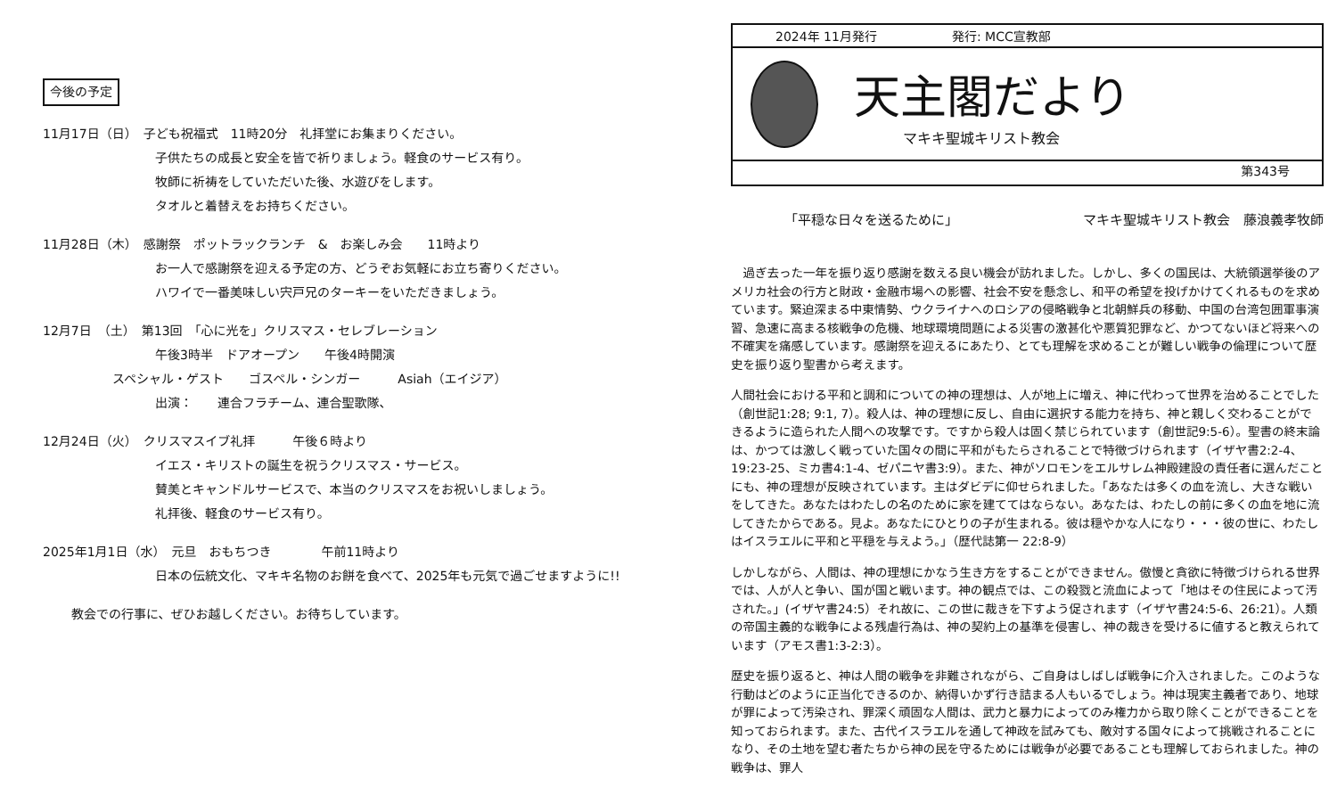今後の予定
11月17日（日）　子ども祝福式　11時20分　礼拝堂にお集まりください。
子供たちの成長と安全を皆で祈りましょう。軽食のサービス有り。
牧師に祈祷をしていただいた後、水遊びをします。
タオルと着替えをお持ちください。
11月28日（木）　感謝祭　ポットラックランチ　&　お楽しみ会　　11時より
お一人で感謝祭を迎える予定の方、どうぞお気軽にお立ち寄りください。
ハワイで一番美味しい宍戸兄のターキーをいただきましょう。
12月7日　（土）　第13回　「心に光を」クリスマス・セレブレーション
午後3時半　ドアオープン　　午後4時開演
スペシャル・ゲスト　　ゴスペル・シンガー　　　Asiah（エイジア）
出演：　　連合フラチーム、連合聖歌隊、
12月24日（火）　クリスマスイブ礼拝　　　午後６時より
イエス・キリストの誕生を祝うクリスマス・サービス。
賛美とキャンドルサービスで、本当のクリスマスをお祝いしましょう。
礼拝後、軽食のサービス有り。
2025年1月1日（水）　元旦　おもちつき　　　　午前11時より
日本の伝統文化、マキキ名物のお餅を食べて、2025年も元気で過ごせますように!!
教会での行事に、ぜひお越しください。お待ちしています。
2024年 11月発行　　　　　　発行: MCC宣教部
天主閣だより
マキキ聖城キリスト教会
第343号
「平穏な日々を送るために」 マキキ聖城キリスト教会　藤浪義孝牧師
　過ぎ去った一年を振り返り感謝を数える良い機会が訪れました。しかし、多くの国民は、大統領選挙後のアメリカ社会の行方と財政・金融市場への影響、社会不安を懸念し、和平の希望を投げかけてくれるものを求めています。緊迫深まる中東情勢、ウクライナへのロシアの侵略戦争と北朝鮮兵の移動、中国の台湾包囲軍事演習、急速に高まる核戦争の危機、地球環境問題による災害の激甚化や悪質犯罪など、かつてないほど将来への不確実を痛感しています。感謝祭を迎えるにあたり、とても理解を求めることが難しい戦争の倫理について歴史を振り返り聖書から考えます。
人間社会における平和と調和についての神の理想は、人が地上に増え、神に代わって世界を治めることでした（創世記1:28; 9:1, 7）。殺人は、神の理想に反し、自由に選択する能力を持ち、神と親しく交わることができるように造られた人間への攻撃です。ですから殺人は固く禁じられています（創世記9:5-6）。聖書の終末論は、かつては激しく戦っていた国々の間に平和がもたらされることで特徴づけられます（イザヤ書2:2-4、19:23-25、ミカ書4:1-4、ゼパニヤ書3:9）。また、神がソロモンをエルサレム神殿建設の責任者に選んだことにも、神の理想が反映されています。主はダビデに仰せられました。「あなたは多くの血を流し、大きな戦いをしてきた。あなたはわたしの名のために家を建ててはならない。あなたは、わたしの前に多くの血を地に流してきたからである。見よ。あなたにひとりの子が生まれる。彼は穏やかな人になり・・・彼の世に、わたしはイスラエルに平和と平穏を与えよう。」（歴代誌第一 22:8-9）
しかしながら、人間は、神の理想にかなう生き方をすることができません。傲慢と貪欲に特徴づけられる世界では、人が人と争い、国が国と戦います。神の観点では、この殺戮と流血によって「地はその住民によって汚された。」(イザヤ書24:5）それ故に、この世に裁きを下すよう促されます（イザヤ書24:5-6、26:21）。人類の帝国主義的な戦争による残虐行為は、神の契約上の基準を侵害し、神の裁きを受けるに値すると教えられています（アモス書1:3-2:3）。
歴史を振り返ると、神は人間の戦争を非難されながら、ご自身はしばしば戦争に介入されました。このような行動はどのように正当化できるのか、納得いかず行き詰まる人もいるでしょう。神は現実主義者であり、地球が罪によって汚染され、罪深く頑固な人間は、武力と暴力によってのみ権力から取り除くことができることを知っておられます。また、古代イスラエルを通して神政を試みても、敵対する国々によって挑戦されることになり、その土地を望む者たちから神の民を守るためには戦争が必要であることも理解しておられました。神の戦争は、罪人